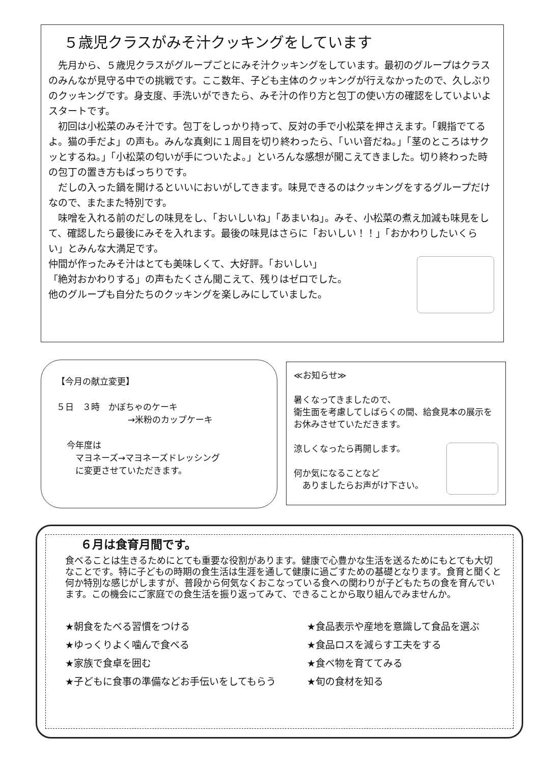５歳児クラスがみそ汁クッキングをしています
　先月から、５歳児クラスがグループごとにみそ汁クッキングをしています。最初のグループはクラスのみんなが見守る中での挑戦です。ここ数年、子ども主体のクッキングが行えなかったので、久しぶりのクッキングです。身支度、手洗いができたら、みそ汁の作り方と包丁の使い方の確認をしていよいよスタートです。
　初回は小松菜のみそ汁です。包丁をしっかり持って、反対の手で小松菜を押さえます。「親指でてるよ。猫の手だよ」の声も。みんな真剣に１周目を切り終わったら、「いい音だね。」「茎のところはサクッとするね。」「小松菜の匂いが手についたよ。」といろんな感想が聞こえてきました。切り終わった時の包丁の置き方もばっちりです。
　だしの入った鍋を開けるといいにおいがしてきます。味見できるのはクッキングをするグループだけなので、またまた特別です。
　味噌を入れる前のだしの味見をし、「おいしいね」「あまいね」。みそ、小松菜の煮え加減も味見をして、確認したら最後にみそを入れます。最後の味見はさらに「おいしい！！」「おかわりしたいくらい」とみんな大満足です。
仲間が作ったみそ汁はとても美味しくて、大好評。「おいしい」
「絶対おかわりする」の声もたくさん聞こえて、残りはゼロでした。
他のグループも自分たちのクッキングを楽しみにしていました。
【今月の献立変更】
５日　３時　かぼちゃのケーキ
→米粉のカップケーキ
今年度は
　マヨネーズ→マヨネーズドレッシング
　に変更させていただきます。
≪お知らせ≫
暑くなってきましたので、
衛生面を考慮してしばらくの間、給食見本の展示をお休みさせていただきます。
涼しくなったら再開します。
何か気になることなど
　ありましたらお声がけ下さい。
６月は食育月間です。
食べることは生きるためにとても重要な役割があります。健康で心豊かな生活を送るためにもとても大切なことです。特に子どもの時期の食生活は生涯を通して健康に過ごすための基礎となります。食育と聞くと何か特別な感じがしますが、普段から何気なくおこなっている食への関わりが子どもたちの食を育んでいます。この機会にご家庭での食生活を振り返ってみて、できることから取り組んでみませんか。
★朝食をたべる習慣をつける
★ゆっくりよく噛んで食べる
★家族で食卓を囲む
★子どもに食事の準備などお手伝いをしてもらう
★食品表示や産地を意識して食品を選ぶ
★食品ロスを減らす工夫をする
★食べ物を育ててみる
★旬の食材を知る